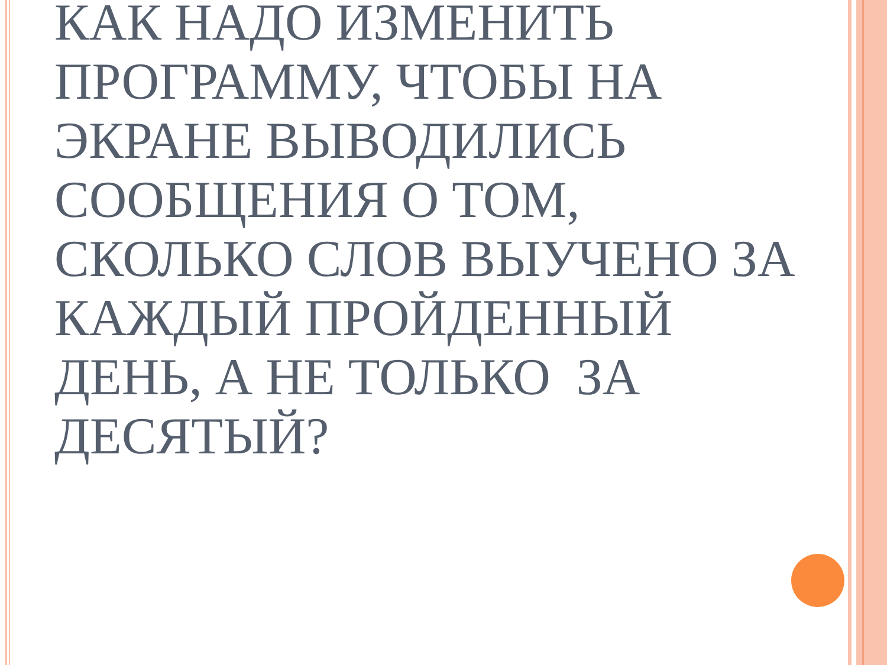КАК НАДО ИЗМЕНИТЬ ПРОГРАММУ, ЧТОБЫ НА ЭКРАНЕ ВЫВОДИЛИСЬ СООБЩЕНИЯ О ТОМ, СКОЛЬКО СЛОВ ВЫУЧЕНО ЗА КАЖДЫЙ ПРОЙДЕННЫЙ ДЕНЬ, А НЕ ТОЛЬКО ЗА ДЕСЯТЫЙ?